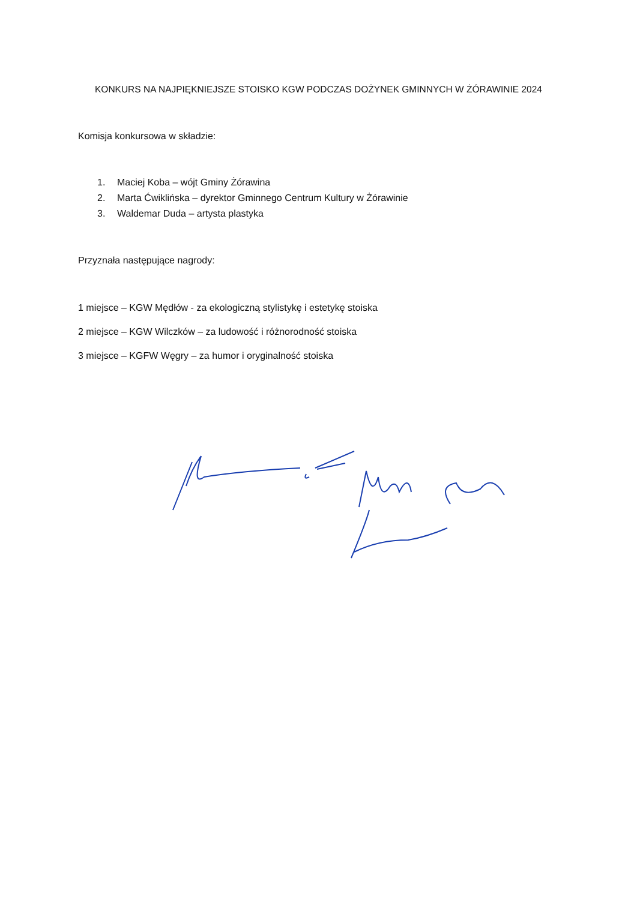KONKURS NA NAJPIĘKNIEJSZE STOISKO KGW PODCZAS DOŻYNEK GMINNYCH W ŻÓRAWINIE 2024
Komisja konkursowa w składzie:
1. Maciej Koba – wójt Gminy Żórawina
2. Marta Ćwiklińska – dyrektor Gminnego Centrum Kultury w Żórawinie
3. Waldemar Duda – artysta plastyka
Przyznała następujące nagrody:
1 miejsce – KGW Mędłów - za ekologiczną stylistykę i estetykę stoiska
2 miejsce – KGW Wilczków – za ludowość i różnorodność stoiska
3 miejsce – KGFW Węgry – za humor i oryginalność stoiska